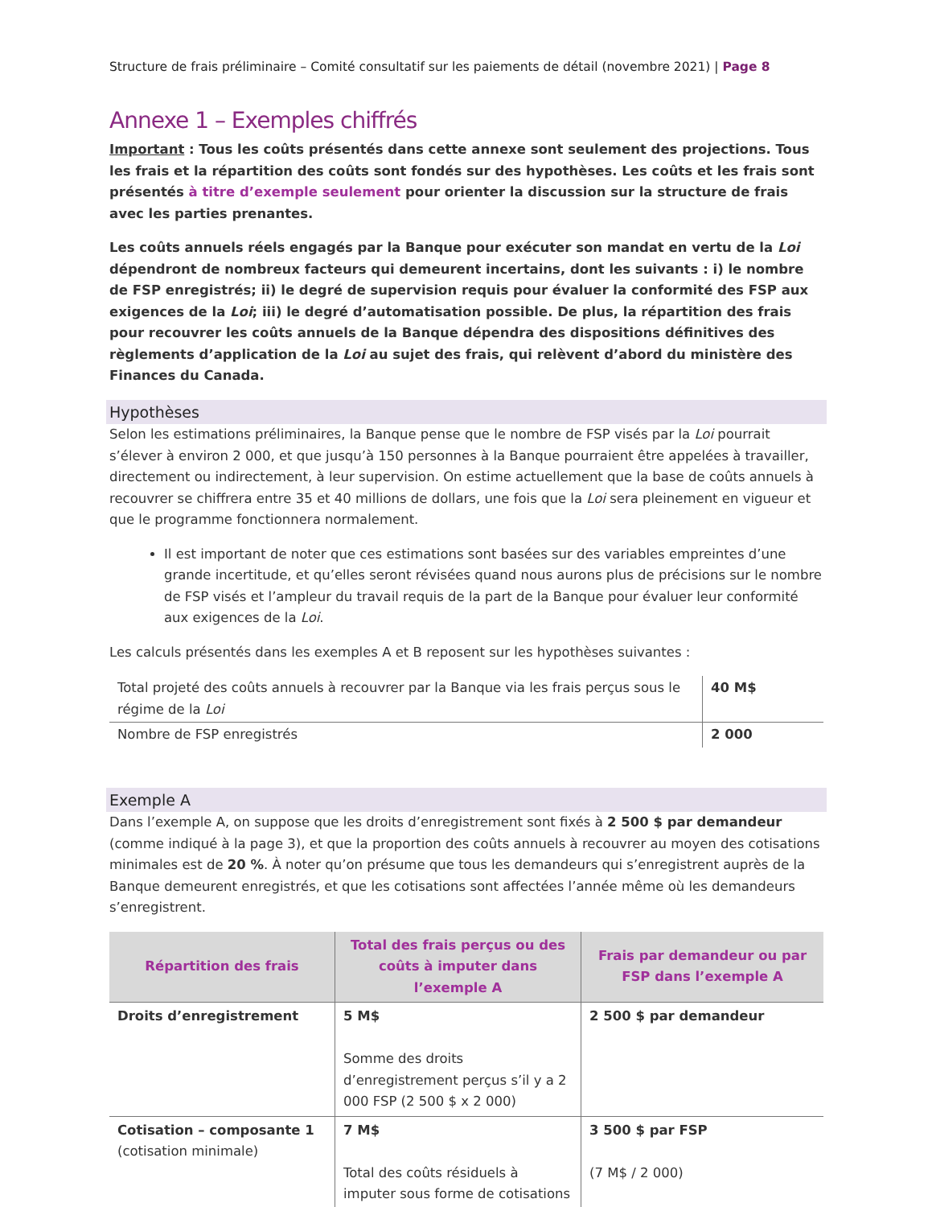Structure de frais préliminaire – Comité consultatif sur les paiements de détail (novembre 2021) | Page 8
Annexe 1 – Exemples chiffrés
Important : Tous les coûts présentés dans cette annexe sont seulement des projections. Tous les frais et la répartition des coûts sont fondés sur des hypothèses. Les coûts et les frais sont présentés à titre d’exemple seulement pour orienter la discussion sur la structure de frais avec les parties prenantes.
Les coûts annuels réels engagés par la Banque pour exécuter son mandat en vertu de la Loi dépendront de nombreux facteurs qui demeurent incertains, dont les suivants : i) le nombre de FSP enregistrés; ii) le degré de supervision requis pour évaluer la conformité des FSP aux exigences de la Loi; iii) le degré d’automatisation possible. De plus, la répartition des frais pour recouvrer les coûts annuels de la Banque dépendra des dispositions définitives des règlements d’application de la Loi au sujet des frais, qui relèvent d’abord du ministère des Finances du Canada.
Hypothèses
Selon les estimations préliminaires, la Banque pense que le nombre de FSP visés par la Loi pourrait s’élever à environ 2 000, et que jusqu’à 150 personnes à la Banque pourraient être appelées à travailler, directement ou indirectement, à leur supervision. On estime actuellement que la base de coûts annuels à recouvrer se chiffrera entre 35 et 40 millions de dollars, une fois que la Loi sera pleinement en vigueur et que le programme fonctionnera normalement.
Il est important de noter que ces estimations sont basées sur des variables empreintes d’une grande incertitude, et qu’elles seront révisées quand nous aurons plus de précisions sur le nombre de FSP visés et l’ampleur du travail requis de la part de la Banque pour évaluer leur conformité aux exigences de la Loi.
Les calculs présentés dans les exemples A et B reposent sur les hypothèses suivantes :
| Total projeté des coûts annuels à recouvrer par la Banque via les frais perçus sous le régime de la Loi | 40 M$ |
| Nombre de FSP enregistrés | 2 000 |
Exemple A
Dans l’exemple A, on suppose que les droits d’enregistrement sont fixés à 2 500 $ par demandeur (comme indiqué à la page 3), et que la proportion des coûts annuels à recouvrer au moyen des cotisations minimales est de 20 %. À noter qu’on présume que tous les demandeurs qui s’enregistrent auprès de la Banque demeurent enregistrés, et que les cotisations sont affectées l’année même où les demandeurs s’enregistrent.
| Répartition des frais | Total des frais perçus ou des coûts à imputer dans l’exemple A | Frais par demandeur ou par FSP dans l’exemple A |
| --- | --- | --- |
| Droits d’enregistrement | 5 M$ Somme des droits d’enregistrement perçus s’il y a 2 000 FSP (2 500 $ x 2 000) | 2 500 $ par demandeur |
| Cotisation – composante 1 (cotisation minimale) | 7 M$ Total des coûts résiduels à imputer sous forme de cotisations | 3 500 $ par FSP (7 M$ / 2 000) |